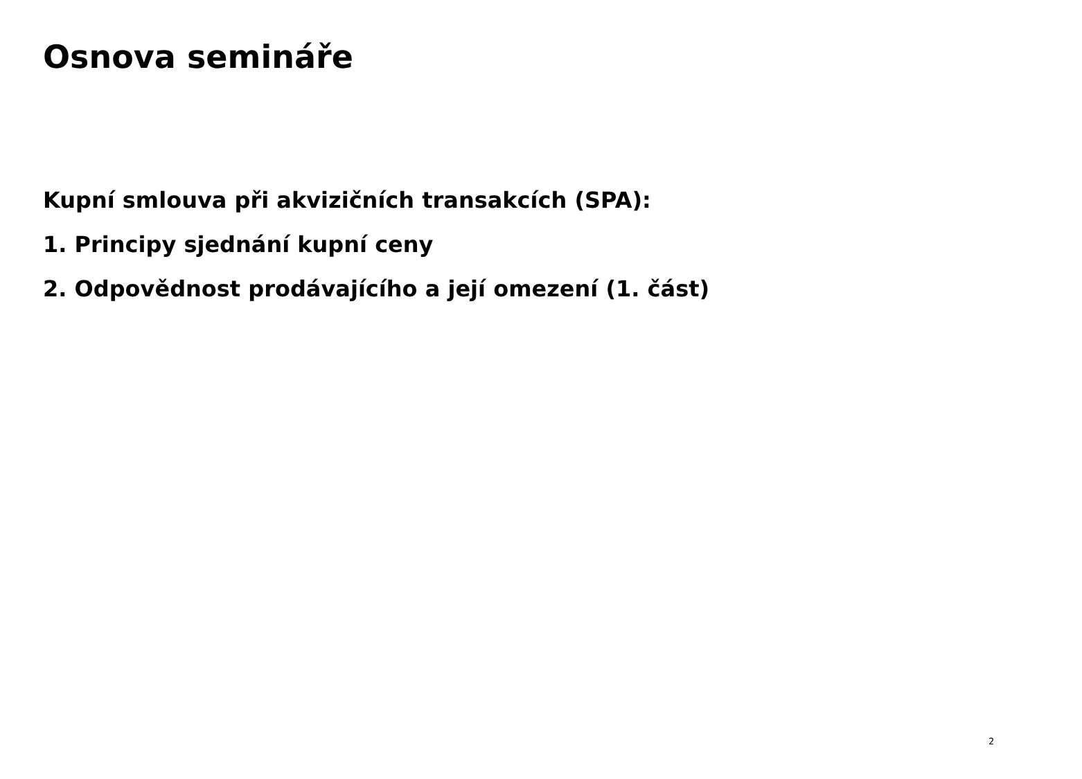Osnova semináře
Kupní smlouva při akvizičních transakcích (SPA):
1. Principy sjednání kupní ceny
2. Odpovědnost prodávajícího a její omezení (1. část)
2